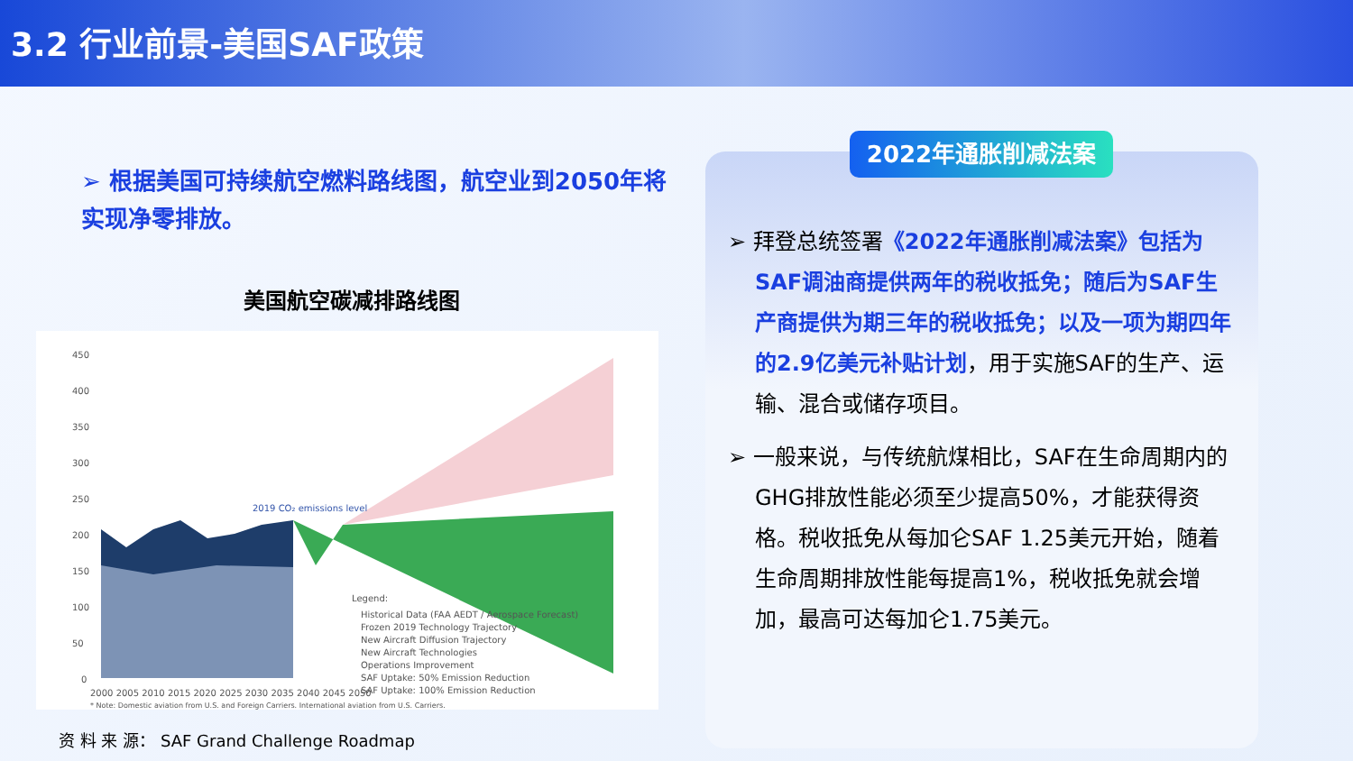3.2 行业前景-美国SAF政策
➢ 根据美国可持续航空燃料路线图，航空业到2050年将实现净零排放。
美国航空碳减排路线图
450
400
350
300
250
200
150
100
50
0
2019 CO₂ emissions level
Legend:
Historical Data (FAA AEDT / Aerospace Forecast)
Frozen 2019 Technology Trajectory
New Aircraft Diffusion Trajectory
New Aircraft Technologies
Operations Improvement
SAF Uptake: 50% Emission Reduction
SAF Uptake: 100% Emission Reduction
2000 2005 2010 2015 2020 2025 2030 2035 2040 2045 2050
* Note: Domestic aviation from U.S. and Foreign Carriers. International aviation from U.S. Carriers.
资 料 来 源： SAF Grand Challenge Roadmap
2022年通胀削减法案
➢ 拜登总统签署《2022年通胀削减法案》包括为SAF调油商提供两年的税收抵免；随后为SAF生产商提供为期三年的税收抵免；以及一项为期四年的2.9亿美元补贴计划，用于实施SAF的生产、运输、混合或储存项目。
➢ 一般来说，与传统航煤相比，SAF在生命周期内的GHG排放性能必须至少提高50%，才能获得资格。税收抵免从每加仑SAF 1.25美元开始，随着生命周期排放性能每提高1%，税收抵免就会增加，最高可达每加仑1.75美元。